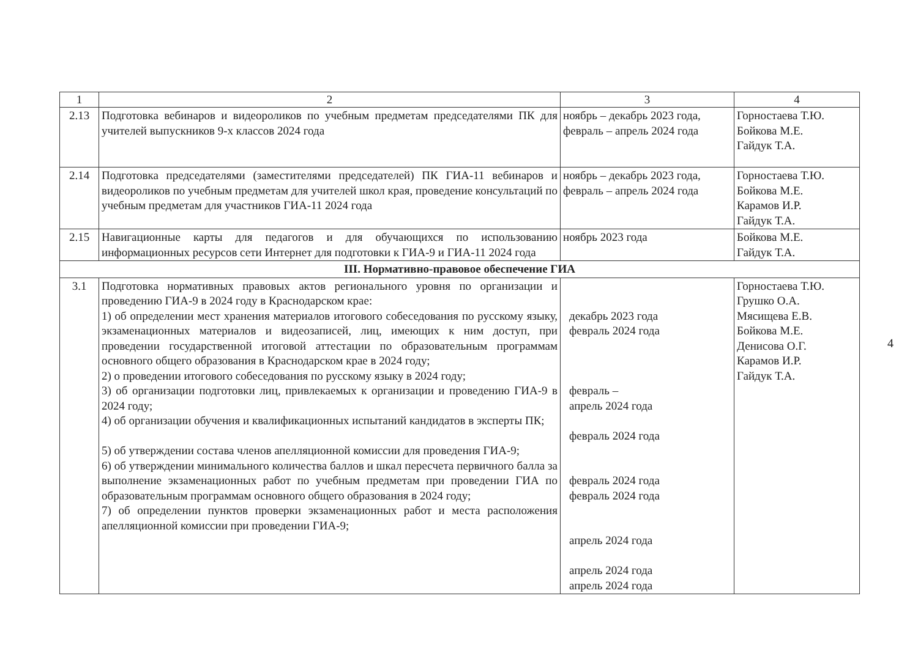| 1 | 2 | 3 | 4 |
| --- | --- | --- | --- |
| 2.13 | Подготовка вебинаров и видеороликов по учебным предметам председателями ПК для учителей выпускников 9-х классов 2024 года | ноябрь – декабрь 2023 года, февраль – апрель 2024 года | Горностаева Т.Ю. Бойкова М.Е. Гайдук Т.А. |
| 2.14 | Подготовка председателями (заместителями председателей) ПК ГИА-11 вебинаров и видеороликов по учебным предметам для учителей школ края, проведение консультаций по учебным предметам для участников ГИА-11 2024 года | ноябрь – декабрь 2023 года, февраль – апрель 2024 года | Горностаева Т.Ю. Бойкова М.Е. Карамов И.Р. Гайдук Т.А. |
| 2.15 | Навигационные карты для педагогов и для обучающихся по использованию информационных ресурсов сети Интернет для подготовки к ГИА-9 и ГИА-11 2024 года | ноябрь 2023 года | Бойкова М.Е. Гайдук Т.А. |
| III. Нормативно-правовое обеспечение ГИА | | | |
| 3.1 | Подготовка нормативных правовых актов регионального уровня по организации и проведению ГИА-9 в 2024 году в Краснодарском крае: 1) об определении мест хранения материалов итогового собеседования по русскому языку, экзаменационных материалов и видеозаписей, лиц, имеющих к ним доступ, при проведении государственной итоговой аттестации по образовательным программам основного общего образования в Краснодарском крае в 2024 году; 2) о проведении итогового собеседования по русскому языку в 2024 году; 3) об организации подготовки лиц, привлекаемых к организации и проведению ГИА-9 в 2024 году; 4) об организации обучения и квалификационных испытаний кандидатов в эксперты ПК; 5) об утверждении состава членов апелляционной комиссии для проведения ГИА-9; 6) об утверждении минимального количества баллов и шкал пересчета первичного балла за выполнение экзаменационных работ по учебным предметам при проведении ГИА по образовательным программам основного общего образования в 2024 году; 7) об определении пунктов проверки экзаменационных работ и места расположения апелляционной комиссии при проведении ГИА-9; | декабрь 2023 года февраль 2024 года февраль – апрель 2024 года февраль 2024 года февраль 2024 года февраль 2024 года апрель 2024 года апрель 2024 года апрель 2024 года | Горностаева Т.Ю. Грушко О.А. Мясищева Е.В. Бойкова М.Е. Денисова О.Г. Карамов И.Р. Гайдук Т.А. |
4